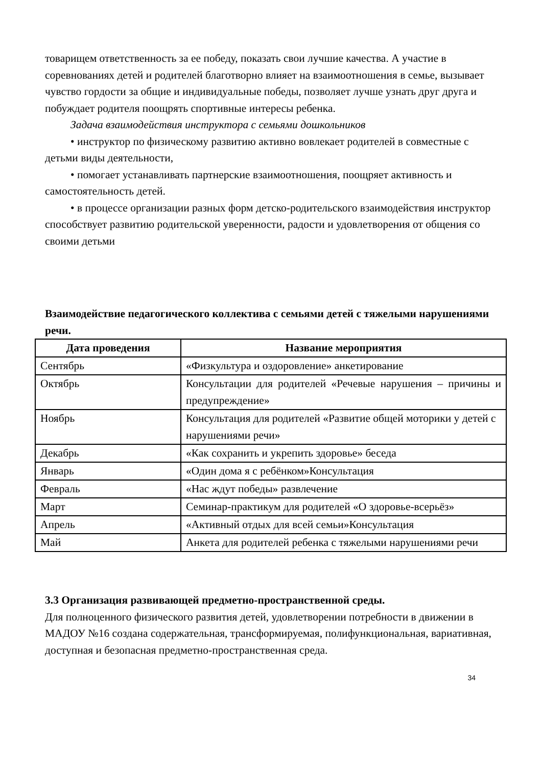товарищем ответственность за ее победу, показать свои лучшие качества. А участие в соревнованиях детей и родителей благотворно влияет на взаимоотношения в семье, вызывает чувство гордости за общие и индивидуальные победы, позволяет лучше узнать друг друга и побуждает родителя поощрять спортивные интересы ребенка.
Задача взаимодействия инструктора с семьями дошкольников
• инструктор по физическому развитию активно вовлекает родителей в совместные с детьми виды деятельности,
• помогает устанавливать партнерские взаимоотношения, поощряет активность и самостоятельность детей.
• в процессе организации разных форм детско-родительского взаимодействия инструктор способствует развитию родительской уверенности, радости и удовлетворения от общения со своими детьми
Взаимодействие педагогического коллектива с семьями детей с тяжелыми нарушениями речи.
| Дата проведения | Название мероприятия |
| --- | --- |
| Сентябрь | «Физкультура и оздоровление» анкетирование |
| Октябрь | Консультации для родителей «Речевые нарушения – причины и предупреждение» |
| Ноябрь | Консультация для родителей «Развитие общей моторики у детей с нарушениями речи» |
| Декабрь | «Как сохранить и укрепить здоровье» беседа |
| Январь | «Один дома я с ребёнком»Консультация |
| Февраль | «Нас ждут победы» развлечение |
| Март | Семинар-практикум для родителей «О здоровье-всерьёз» |
| Апрель | «Активный отдых для всей семьи»Консультация |
| Май | Анкета для родителей ребенка с тяжелыми нарушениями речи |
3.3 Организация развивающей предметно-пространственной среды.
Для полноценного физического развития детей, удовлетворении потребности в движении в МАДОУ №16 создана содержательная, трансформируемая, полифункциональная, вариативная, доступная и безопасная предметно-пространственная среда.
34